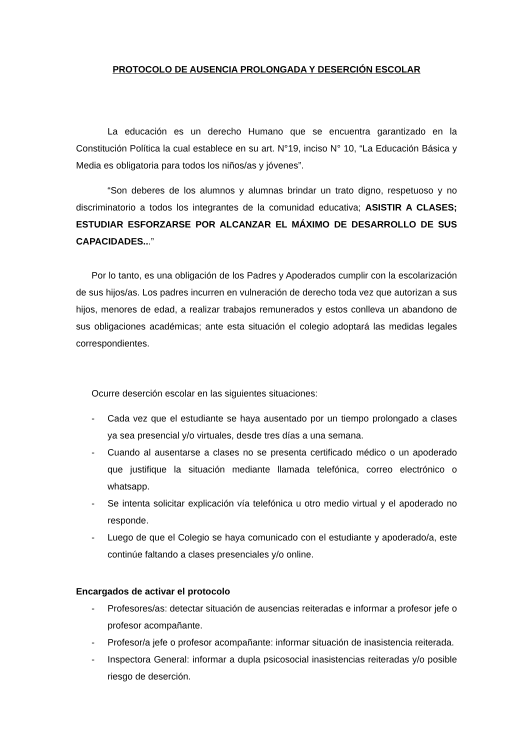PROTOCOLO DE AUSENCIA PROLONGADA Y DESERCIÓN ESCOLAR
La educación es un derecho Humano que se encuentra garantizado en la Constitución Política la cual establece en su art. N°19, inciso N° 10, “La Educación Básica y Media es obligatoria para todos los niños/as y jóvenes”.
“Son deberes de los alumnos y alumnas brindar un trato digno, respetuoso y no discriminatorio a todos los integrantes de la comunidad educativa; ASISTIR A CLASES; ESTUDIAR ESFORZARSE POR ALCANZAR EL MÁXIMO DE DESARROLLO DE SUS CAPACIDADES...”
Por lo tanto, es una obligación de los Padres y Apoderados cumplir con la escolarización de sus hijos/as. Los padres incurren en vulneración de derecho toda vez que autorizan a sus hijos, menores de edad, a realizar trabajos remunerados y estos conlleva un abandono de sus obligaciones académicas; ante esta situación el colegio adoptará las medidas legales correspondientes.
Ocurre deserción escolar en las siguientes situaciones:
- Cada vez que el estudiante se haya ausentado por un tiempo prolongado a clases ya sea presencial y/o virtuales, desde tres días a una semana.
- Cuando al ausentarse a clases no se presenta certificado médico o un apoderado que justifique la situación mediante llamada telefónica, correo electrónico o whatsapp.
- Se intenta solicitar explicación vía telefónica u otro medio virtual y el apoderado no responde.
- Luego de que el Colegio se haya comunicado con el estudiante y apoderado/a, este continúe faltando a clases presenciales y/o online.
Encargados de activar el protocolo
- Profesores/as: detectar situación de ausencias reiteradas e informar a profesor jefe o profesor acompañante.
- Profesor/a jefe o profesor acompañante: informar situación de inasistencia reiterada.
- Inspectora General: informar a dupla psicosocial inasistencias reiteradas y/o posible riesgo de deserción.